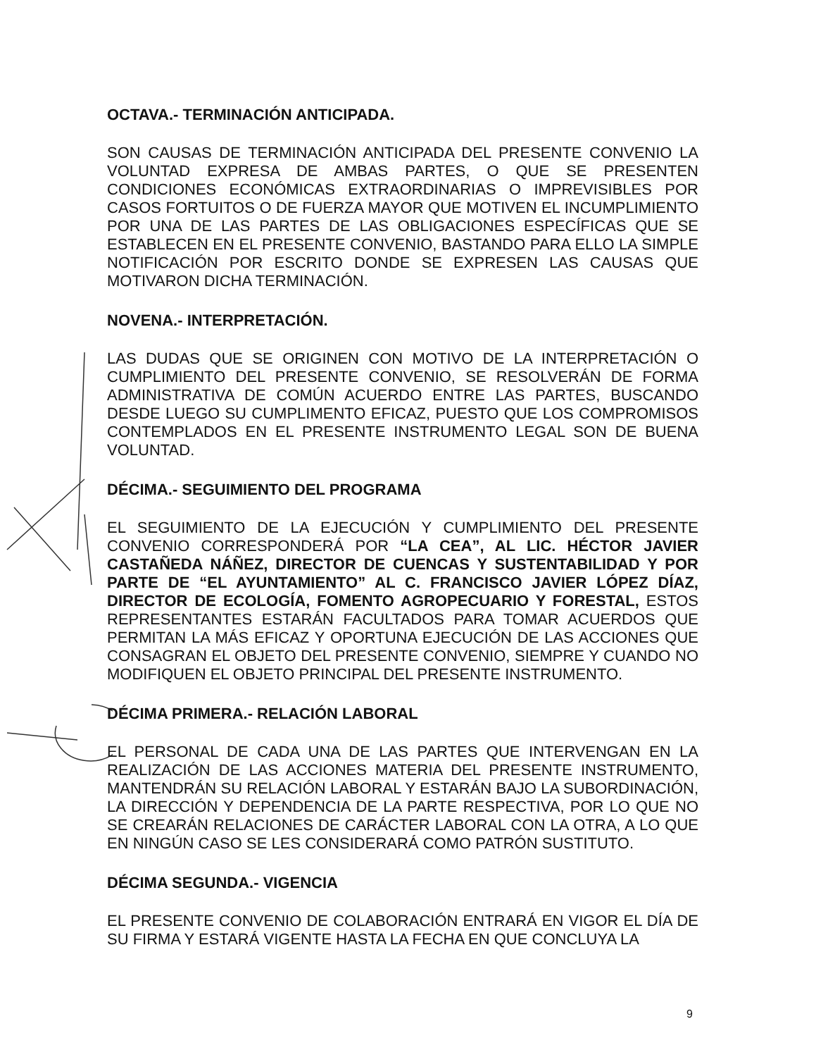OCTAVA.- TERMINACIÓN ANTICIPADA.
SON CAUSAS DE TERMINACIÓN ANTICIPADA DEL PRESENTE CONVENIO LA VOLUNTAD EXPRESA DE AMBAS PARTES, O QUE SE PRESENTEN CONDICIONES ECONÓMICAS EXTRAORDINARIAS O IMPREVISIBLES POR CASOS FORTUITOS O DE FUERZA MAYOR QUE MOTIVEN EL INCUMPLIMIENTO POR UNA DE LAS PARTES DE LAS OBLIGACIONES ESPECÍFICAS QUE SE ESTABLECEN EN EL PRESENTE CONVENIO, BASTANDO PARA ELLO LA SIMPLE NOTIFICACIÓN POR ESCRITO DONDE SE EXPRESEN LAS CAUSAS QUE MOTIVARON DICHA TERMINACIÓN.
NOVENA.- INTERPRETACIÓN.
LAS DUDAS QUE SE ORIGINEN CON MOTIVO DE LA INTERPRETACIÓN O CUMPLIMIENTO DEL PRESENTE CONVENIO, SE RESOLVERÁN DE FORMA ADMINISTRATIVA DE COMÚN ACUERDO ENTRE LAS PARTES, BUSCANDO DESDE LUEGO SU CUMPLIMENTO EFICAZ, PUESTO QUE LOS COMPROMISOS CONTEMPLADOS EN EL PRESENTE INSTRUMENTO LEGAL SON DE BUENA VOLUNTAD.
DÉCIMA.- SEGUIMIENTO DEL PROGRAMA
EL SEGUIMIENTO DE LA EJECUCIÓN Y CUMPLIMIENTO DEL PRESENTE CONVENIO CORRESPONDERÁ POR “LA CEA”, AL LIC. HÉCTOR JAVIER CASTAÑEDA NÁÑEZ, DIRECTOR DE CUENCAS Y SUSTENTABILIDAD Y POR PARTE DE “EL AYUNTAMIENTO” AL C. FRANCISCO JAVIER LÓPEZ DÍAZ, DIRECTOR DE ECOLOGÍA, FOMENTO AGROPECUARIO Y FORESTAL, ESTOS REPRESENTANTES ESTARÁN FACULTADOS PARA TOMAR ACUERDOS QUE PERMITAN LA MÁS EFICAZ Y OPORTUNA EJECUCIÓN DE LAS ACCIONES QUE CONSAGRAN EL OBJETO DEL PRESENTE CONVENIO, SIEMPRE Y CUANDO NO MODIFIQUEN EL OBJETO PRINCIPAL DEL PRESENTE INSTRUMENTO.
DÉCIMA PRIMERA.- RELACIÓN LABORAL
EL PERSONAL DE CADA UNA DE LAS PARTES QUE INTERVENGAN EN LA REALIZACIÓN DE LAS ACCIONES MATERIA DEL PRESENTE INSTRUMENTO, MANTENDRÁN SU RELACIÓN LABORAL Y ESTARÁN BAJO LA SUBORDINACIÓN, LA DIRECCIÓN Y DEPENDENCIA DE LA PARTE RESPECTIVA, POR LO QUE NO SE CREARÁN RELACIONES DE CARÁCTER LABORAL CON LA OTRA, A LO QUE EN NINGÚN CASO SE LES CONSIDERARÁ COMO PATRÓN SUSTITUTO.
DÉCIMA SEGUNDA.- VIGENCIA
EL PRESENTE CONVENIO DE COLABORACIÓN ENTRARÁ EN VIGOR EL DÍA DE SU FIRMA Y ESTARÁ VIGENTE HASTA LA FECHA EN QUE CONCLUYA LA
9